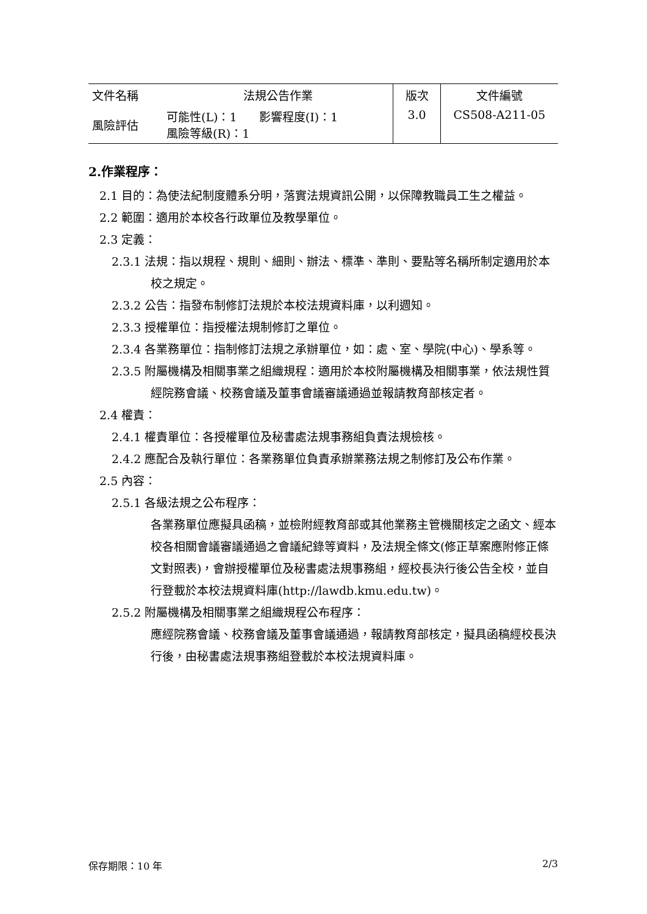| 文件名稱 | 法規公告作業 | 版次 | 文件編號 |
| 風險評估 | 可能性(L)：1 影響程度(I)：1 風險等級(R)：1 | 3.0 | CS508-A211-05 |
2.作業程序：
2.1 目的：為使法紀制度體系分明，落實法規資訊公開，以保障教職員工生之權益。
2.2 範圍：適用於本校各行政單位及教學單位。
2.3 定義：
2.3.1 法規：指以規程、規則、細則、辦法、標準、準則、要點等名稱所制定適用於本校之規定。
2.3.2 公告：指發布制修訂法規於本校法規資料庫，以利週知。
2.3.3 授權單位：指授權法規制修訂之單位。
2.3.4 各業務單位：指制修訂法規之承辦單位，如：處、室、學院(中心)、學系等。
2.3.5 附屬機構及相關事業之組織規程：適用於本校附屬機構及相關事業，依法規性質經院務會議、校務會議及董事會議審議通過並報請教育部核定者。
2.4 權責：
2.4.1 權責單位：各授權單位及秘書處法規事務組負責法規檢核。
2.4.2 應配合及執行單位：各業務單位負責承辦業務法規之制修訂及公布作業。
2.5 內容：
2.5.1 各級法規之公布程序：
各業務單位應擬具函稿，並檢附經教育部或其他業務主管機關核定之函文、經本校各相關會議審議通過之會議紀錄等資料，及法規全條文(修正草案應附修正條文對照表)，會辦授權單位及秘書處法規事務組，經校長決行後公告全校，並自行登載於本校法規資料庫(http://lawdb.kmu.edu.tw)。
2.5.2 附屬機構及相關事業之組織規程公布程序：
應經院務會議、校務會議及董事會議通過，報請教育部核定，擬具函稿經校長決行後，由秘書處法規事務組登載於本校法規資料庫。
保存期限：10 年 2/3